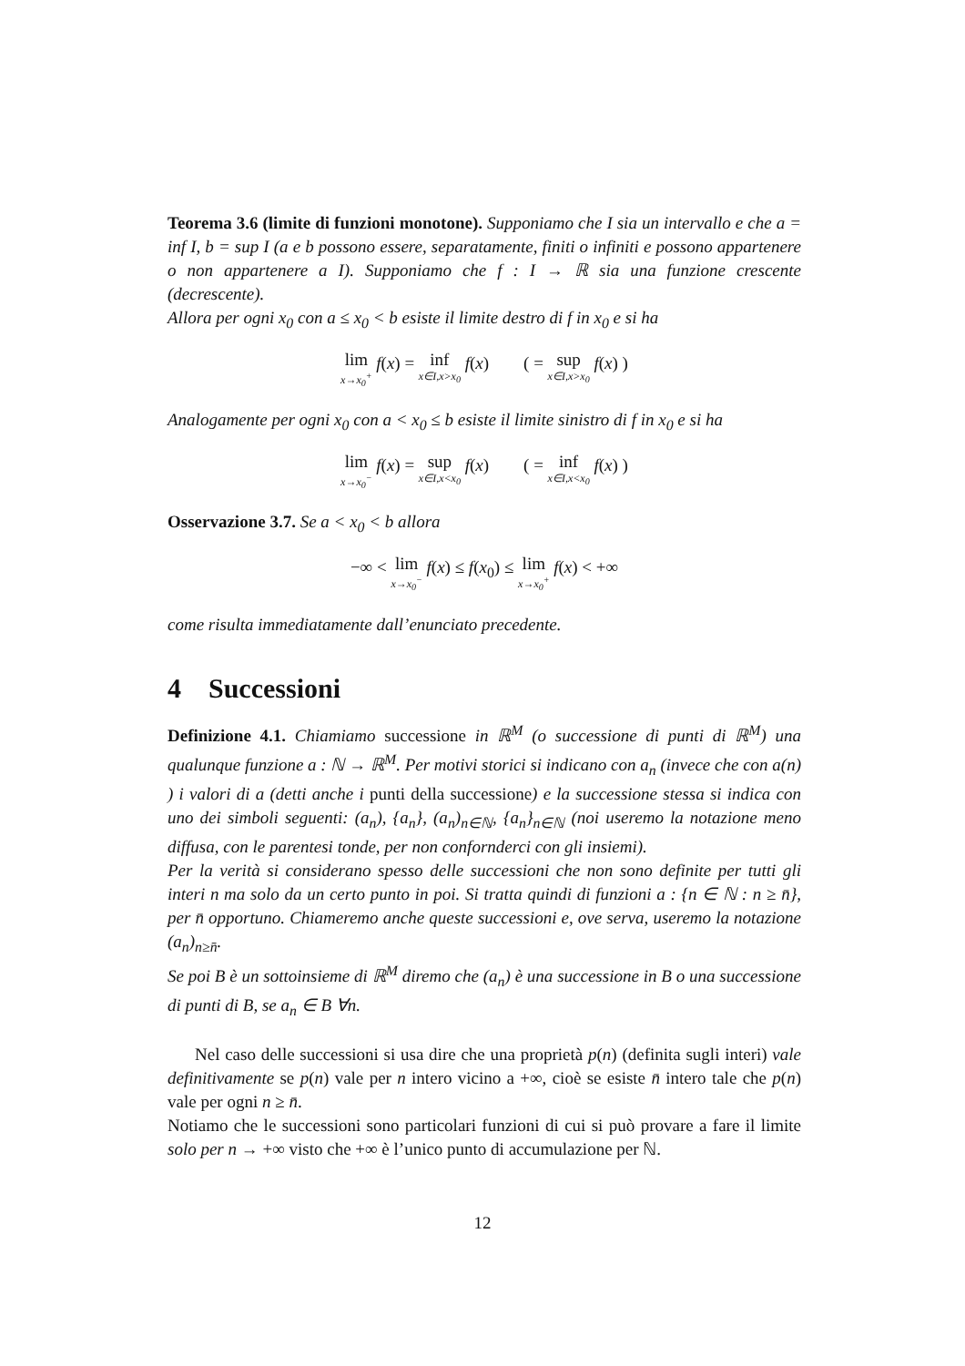Teorema 3.6 (limite di funzioni monotone). Supponiamo che I sia un intervallo e che a = inf I, b = sup I (a e b possono essere, separatamente, finiti o infiniti e possono appartenere o non appartenere a I). Supponiamo che f : I → ℝ sia una funzione crescente (decrescente).
Allora per ogni x<sub>0</sub> con a ≤ x<sub>0</sub> < b esiste il limite destro di f in x<sub>0</sub> e si ha
lim x→x<sub>0</sub><sup>+</sup> f(x) = inf x∈I,x>x<sub>0</sub> f(x) ( = sup x∈I,x>x<sub>0</sub> f(x) )
Analogamente per ogni x<sub>0</sub> con a < x<sub>0</sub> ≤ b esiste il limite sinistro di f in x<sub>0</sub> e si ha
lim x→x<sub>0</sub><sup>−</sup> f(x) = sup x∈I,x<x<sub>0</sub> f(x) ( = inf x∈I,x<x<sub>0</sub> f(x) )
Osservazione 3.7. Se a < x<sub>0</sub> < b allora
−∞ < lim x→x<sub>0</sub><sup>−</sup> f(x) ≤ f(x<sub>0</sub>) ≤ lim x→x<sub>0</sub><sup>+</sup> f(x) < +∞
come risulta immediatamente dall’enunciato precedente.
4 Successioni
Definizione 4.1. Chiamiamo successione in ℝ<sup>M</sup> (o successione di punti di ℝ<sup>M</sup>) una qualunque funzione a : ℕ → ℝ<sup>M</sup>. Per motivi storici si indicano con a<sub>n</sub> (invece che con a(n) ) i valori di a (detti anche i punti della successione) e la successione stessa si indica con uno dei simboli seguenti: (a<sub>n</sub>), {a<sub>n</sub>}, (a<sub>n</sub>)<sub>n∈ℕ</sub>, {a<sub>n</sub>}<sub>n∈ℕ</sub> (noi useremo la notazione meno diffusa, con le parentesi tonde, per non confornderci con gli insiemi).
Per la verità si considerano spesso delle successioni che non sono definite per tutti gli interi n ma solo da un certo punto in poi. Si tratta quindi di funzioni a : {n ∈ ℕ : n ≥ n̄}, per n̄ opportuno. Chiameremo anche queste successioni e, ove serva, useremo la notazione (a<sub>n</sub>)<sub>n≥n̄</sub>.
Se poi B è un sottoinsieme di ℝ<sup>M</sup> diremo che (a<sub>n</sub>) è una successione in B o una successione di punti di B, se a<sub>n</sub> ∈ B ∀n.
Nel caso delle successioni si usa dire che una proprietà p(n) (definita sugli interi) vale definitivamente se p(n) vale per n intero vicino a +∞, cioè se esiste n̄ intero tale che p(n) vale per ogni n ≥ n̄.
Notiamo che le successioni sono particolari funzioni di cui si può provare a fare il limite solo per n → +∞ visto che +∞ è l’unico punto di accumulazione per ℕ.
12